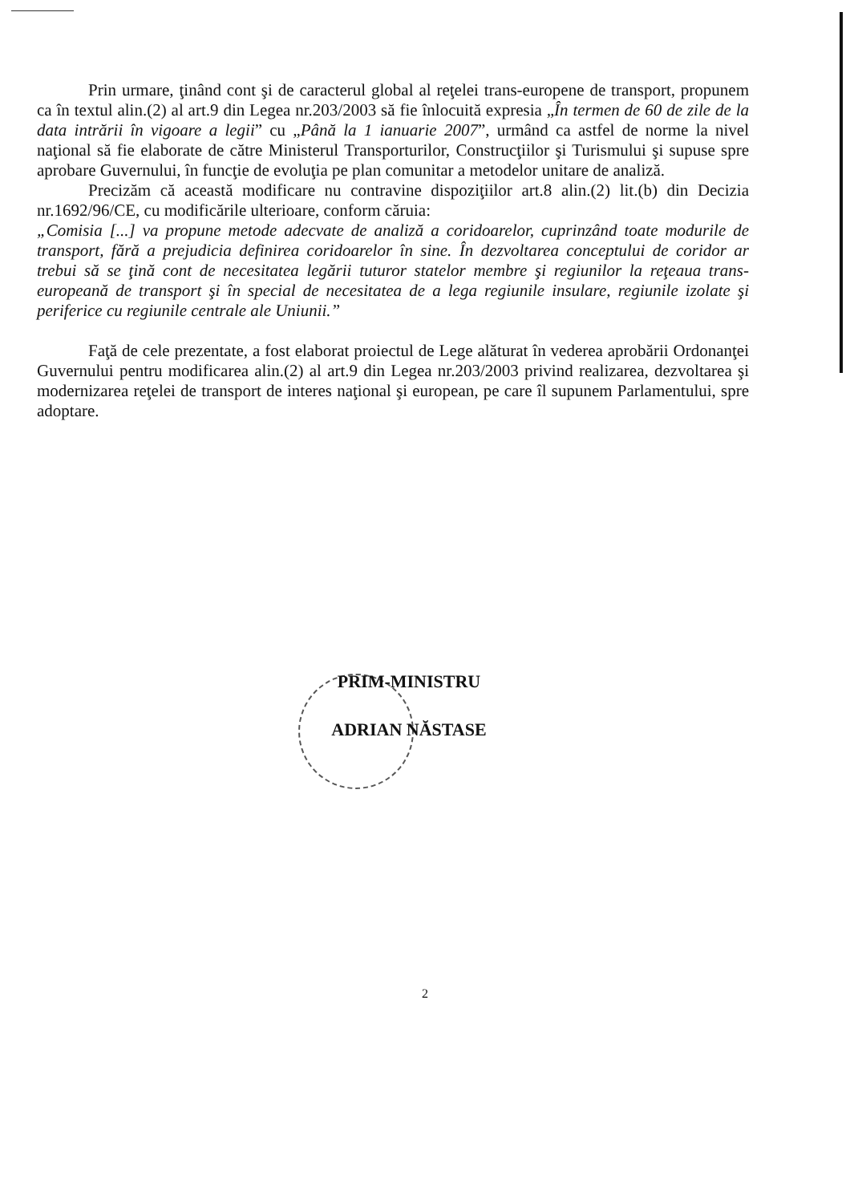Prin urmare, ţinând cont şi de caracterul global al reţelei trans-europene de transport, propunem ca în textul alin.(2) al art.9 din Legea nr.203/2003 să fie înlocuită expresia „În termen de 60 de zile de la data intrării în vigoare a legii” cu „Până la 1 ianuarie 2007”, urmând ca astfel de norme la nivel naţional să fie elaborate de către Ministerul Transporturilor, Construcţiilor şi Turismului şi supuse spre aprobare Guvernului, în funcţie de evoluţia pe plan comunitar a metodelor unitare de analiză.
Precizăm că această modificare nu contravine dispoziţiilor art.8 alin.(2) lit.(b) din Decizia nr.1692/96/CE, cu modificările ulterioare, conform căruia:
„Comisia [...] va propune metode adecvate de analiză a coridoarelor, cuprinzând toate modurile de transport, fără a prejudicia definirea coridoarelor în sine. În dezvoltarea conceptului de coridor ar trebui să se ţină cont de necesitatea legării tuturor statelor membre şi regiunilor la reţeaua trans-europeană de transport şi în special de necesitatea de a lega regiunile insulare, regiunile izolate şi periferice cu regiunile centrale ale Uniunii.”
Faţă de cele prezentate, a fost elaborat proiectul de Lege alăturat în vederea aprobării Ordonanţei Guvernului pentru modificarea alin.(2) al art.9 din Legea nr.203/2003 privind realizarea, dezvoltarea şi modernizarea reţelei de transport de interes naţional şi european, pe care îl supunem Parlamentului, spre adoptare.
PRIM-MINISTRU
ADRIAN NĂSTASE
2